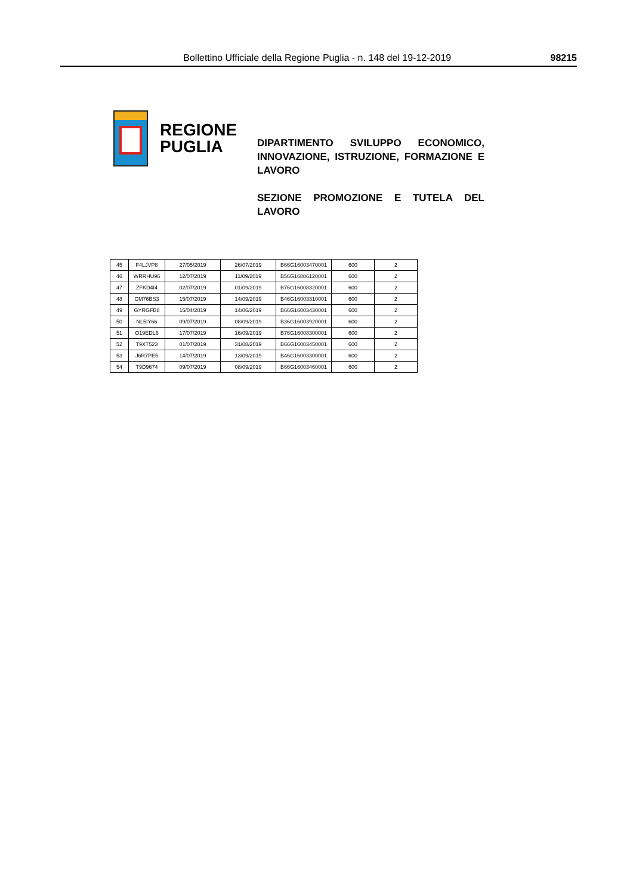Bollettino Ufficiale della Regione Puglia - n. 148 del 19-12-2019 98215
REGIONE
PUGLIA
DIPARTIMENTO SVILUPPO ECONOMICO, INNOVAZIONE, ISTRUZIONE, FORMAZIONE E LAVORO
SEZIONE PROMOZIONE E TUTELA DEL LAVORO
| 45 | F4LJVP8 | 27/05/2019 | 26/07/2019 | B66G16003470001 | 600 | 2 |
| 46 | WRRHU96 | 12/07/2019 | 11/09/2019 | B56G16006120001 | 600 | 2 |
| 47 | ZFKD4I4 | 02/07/2019 | 01/09/2019 | B76G16008320001 | 600 | 2 |
| 48 | CM76BS3 | 15/07/2019 | 14/09/2019 | B46G16003310001 | 600 | 2 |
| 49 | GYRGFB8 | 15/04/2019 | 14/06/2019 | B66G16003430001 | 600 | 2 |
| 50 | NL5IY66 | 09/07/2019 | 08/09/2019 | B36G16003920001 | 600 | 2 |
| 51 | O19EDL6 | 17/07/2019 | 16/09/2019 | B76G16008300001 | 600 | 2 |
| 52 | T9XT523 | 01/07/2019 | 31/08/2019 | B66G16003450001 | 600 | 2 |
| 53 | J6R7PE5 | 14/07/2019 | 13/09/2019 | B46G16003300001 | 600 | 2 |
| 54 | T9D9674 | 09/07/2019 | 08/09/2019 | B66G16003460001 | 600 | 2 |